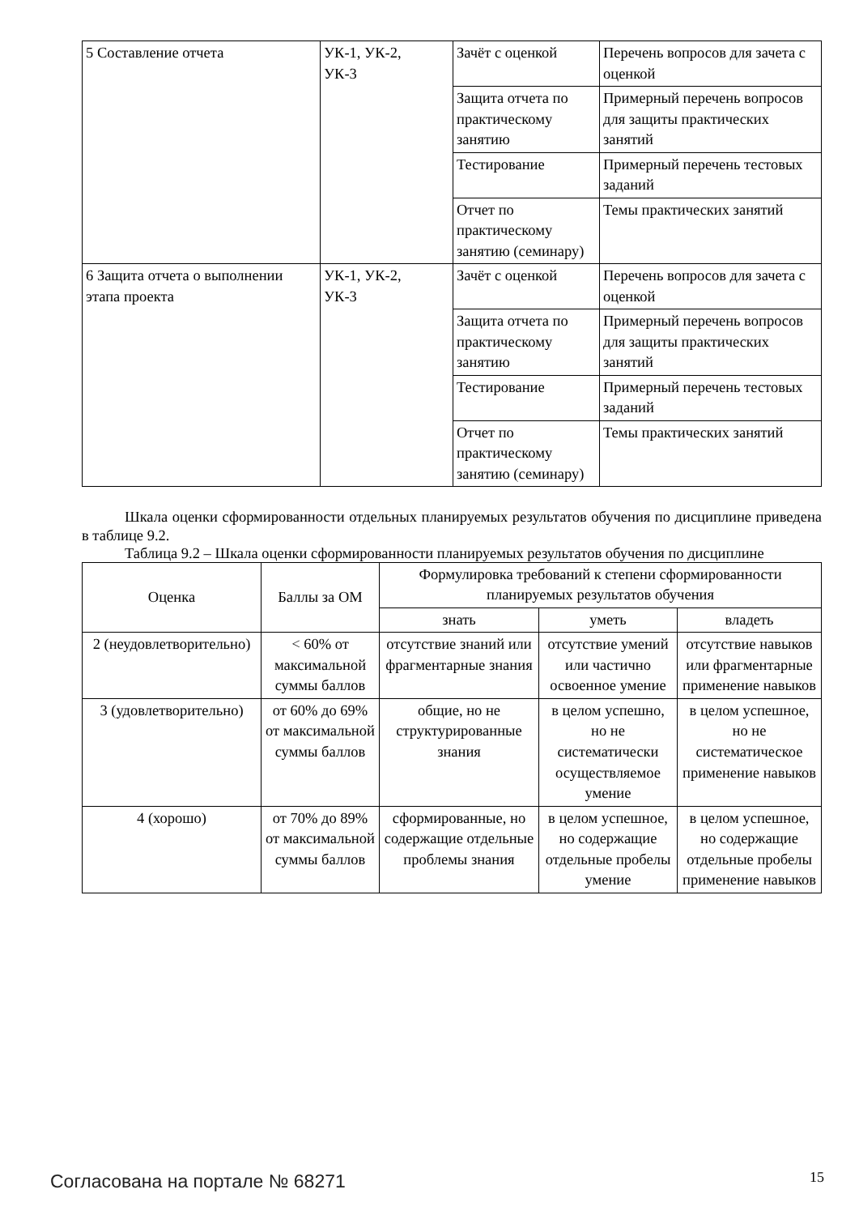| 5 Составление отчета | УК-1, УК-2, УК-3 | Зачёт с оценкой | Перечень вопросов для зачета с оценкой |
| | | Защита отчета по практическому занятию | Примерный перечень вопросов для защиты практических занятий |
| | | Тестирование | Примерный перечень тестовых заданий |
| | | Отчет по практическому занятию (семинару) | Темы практических занятий |
| 6 Защита отчета о выполнении этапа проекта | УК-1, УК-2, УК-3 | Зачёт с оценкой | Перечень вопросов для зачета с оценкой |
| | | Защита отчета по практическому занятию | Примерный перечень вопросов для защиты практических занятий |
| | | Тестирование | Примерный перечень тестовых заданий |
| | | Отчет по практическому занятию (семинару) | Темы практических занятий |
Шкала оценки сформированности отдельных планируемых результатов обучения по дисциплине приведена в таблице 9.2.
Таблица 9.2 – Шкала оценки сформированности планируемых результатов обучения по дисциплине
| Оценка | Баллы за ОМ | Формулировка требований к степени сформированности планируемых результатов обучения | | |
| --- | --- | --- | --- | --- |
| | | знать | уметь | владеть |
| 2 (неудовлетворительно) | < 60% от максимальной суммы баллов | отсутствие знаний или фрагментарные знания | отсутствие умений или частично освоенное умение | отсутствие навыков или фрагментарные применение навыков |
| 3 (удовлетворительно) | от 60% до 69% от максимальной суммы баллов | общие, но не структурированные знания | в целом успешно, но не систематически осуществляемое умение | в целом успешное, но не систематическое применение навыков |
| 4 (хорошо) | от 70% до 89% от максимальной суммы баллов | сформированные, но содержащие отдельные проблемы знания | в целом успешное, но содержащие отдельные пробелы умение | в целом успешное, но содержащие отдельные пробелы применение навыков |
Согласована на портале № 68271 15